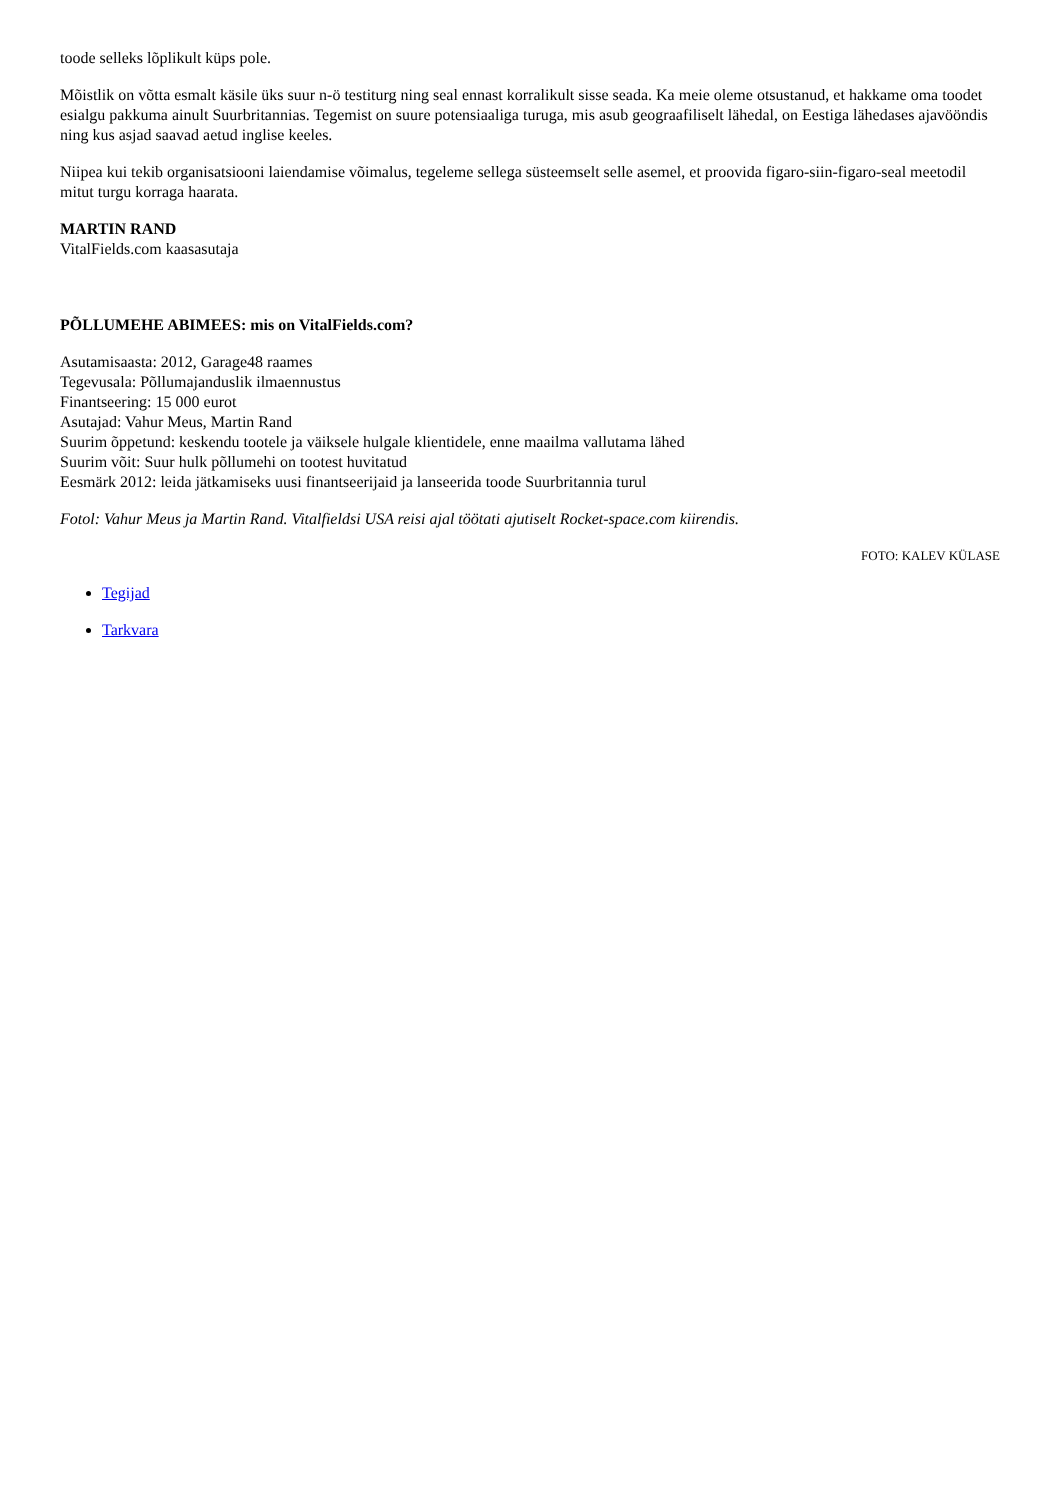toode selleks lõplikult küps pole.
Mõistlik on võtta esmalt käsile üks suur n-ö testiturg ning seal ennast korralikult sisse seada. Ka meie oleme otsustanud, et hakkame oma toodet esialgu pakkuma ainult Suurbritannias. Tegemist on suure potensiaaliga turuga, mis asub geograafiliselt lähedal, on Eestiga lähedases ajavööndis ning kus asjad saavad aetud inglise keeles.
Niipea kui tekib organisatsiooni laiendamise võimalus, tegeleme sellega süsteemselt selle asemel, et proovida figaro-siin-figaro-seal meetodil mitut turgu korraga haarata.
MARTIN RAND
VitalFields.com kaasasutaja
PÕLLUMEHE ABIMEES: mis on VitalFields.com?
Asutamisaasta: 2012, Garage48 raames
Tegevusala: Põllumajanduslik ilmaennustus
Finantseering: 15 000 eurot
Asutajad: Vahur Meus, Martin Rand
Suurim õppetund: keskendu tootele ja väiksele hulgale klientidele, enne maailma vallutama lähed
Suurim võit: Suur hulk põllumehi on tootest huvitatud
Eesmärk 2012: leida jätkamiseks uusi finantseerijaid ja lanseerida toode Suurbritannia turul
Fotol: Vahur Meus ja Martin Rand. Vitalfieldsi USA reisi ajal töötati ajutiselt Rocket-space.com kiirendis.
FOTO: KALEV KÜLASE
Tegijad
Tarkvara